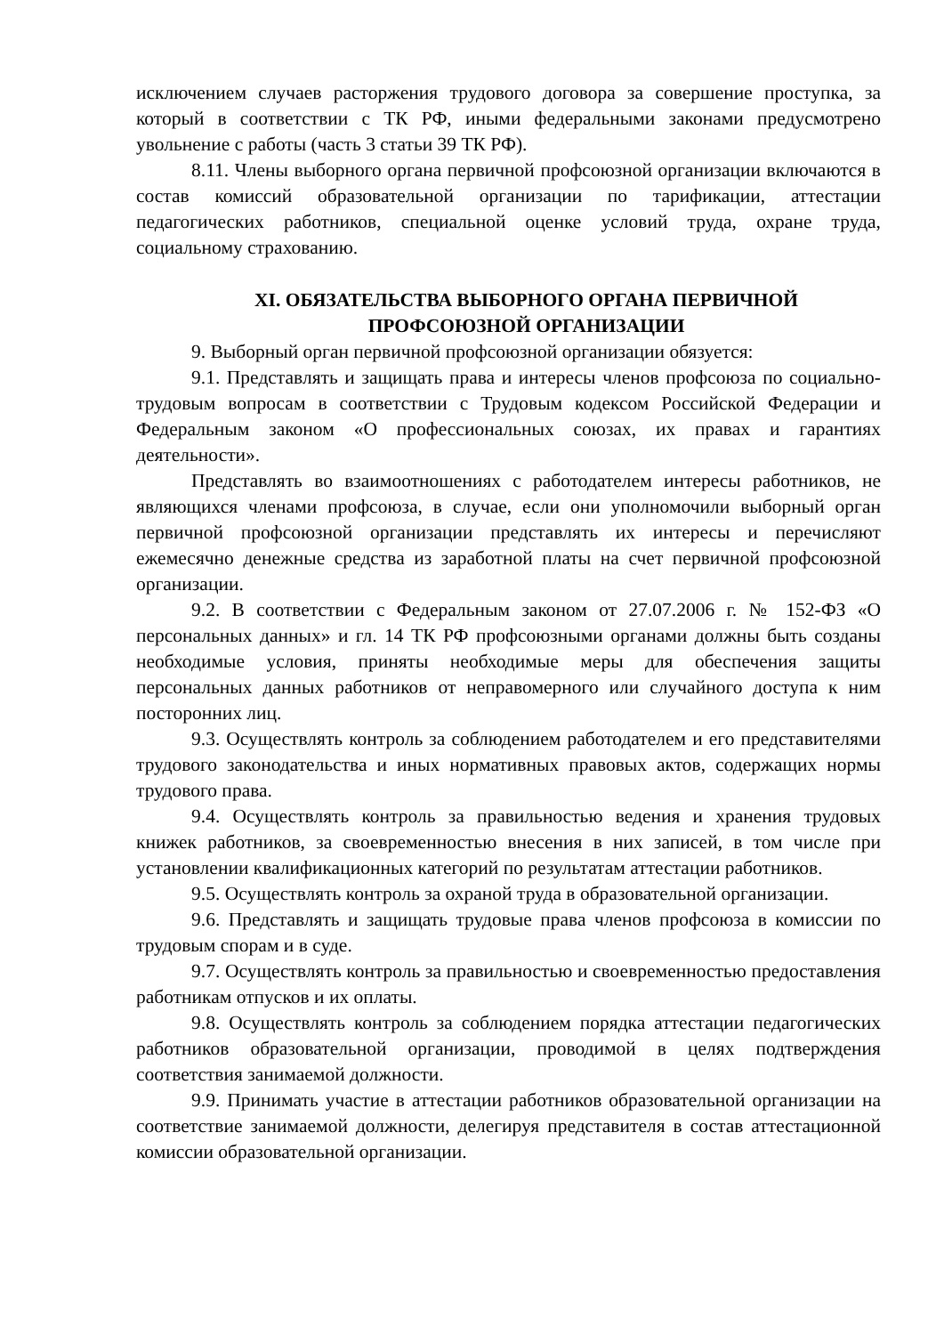исключением случаев расторжения трудового договора за совершение проступка, за который в соответствии с ТК РФ, иными федеральными законами предусмотрено увольнение с работы (часть 3 статьи 39 ТК РФ).
8.11. Члены выборного органа первичной профсоюзной организации включаются в состав комиссий образовательной организации по тарификации, аттестации педагогических работников, специальной оценке условий труда, охране труда, социальному страхованию.
XI. ОБЯЗАТЕЛЬСТВА ВЫБОРНОГО ОРГАНА ПЕРВИЧНОЙ ПРОФСОЮЗНОЙ ОРГАНИЗАЦИИ
9. Выборный орган первичной профсоюзной организации обязуется:
9.1. Представлять и защищать права и интересы членов профсоюза по социально-трудовым вопросам в соответствии с Трудовым кодексом Российской Федерации и Федеральным законом «О профессиональных союзах, их правах и гарантиях деятельности».
Представлять во взаимоотношениях с работодателем интересы работников, не являющихся членами профсоюза, в случае, если они уполномочили выборный орган первичной профсоюзной организации представлять их интересы и перечисляют ежемесячно денежные средства из заработной платы на счет первичной профсоюзной организации.
9.2. В соответствии с Федеральным законом от 27.07.2006 г. № 152-ФЗ «О персональных данных» и гл. 14 ТК РФ профсоюзными органами должны быть созданы необходимые условия, приняты необходимые меры для обеспечения защиты персональных данных работников от неправомерного или случайного доступа к ним посторонних лиц.
9.3. Осуществлять контроль за соблюдением работодателем и его представителями трудового законодательства и иных нормативных правовых актов, содержащих нормы трудового права.
9.4. Осуществлять контроль за правильностью ведения и хранения трудовых книжек работников, за своевременностью внесения в них записей, в том числе при установлении квалификационных категорий по результатам аттестации работников.
9.5. Осуществлять контроль за охраной труда в образовательной организации.
9.6. Представлять и защищать трудовые права членов профсоюза в комиссии по трудовым спорам и в суде.
9.7. Осуществлять контроль за правильностью и своевременностью предоставления работникам отпусков и их оплаты.
9.8. Осуществлять контроль за соблюдением порядка аттестации педагогических работников образовательной организации, проводимой в целях подтверждения соответствия занимаемой должности.
9.9. Принимать участие в аттестации работников образовательной организации на соответствие занимаемой должности, делегируя представителя в состав аттестационной комиссии образовательной организации.